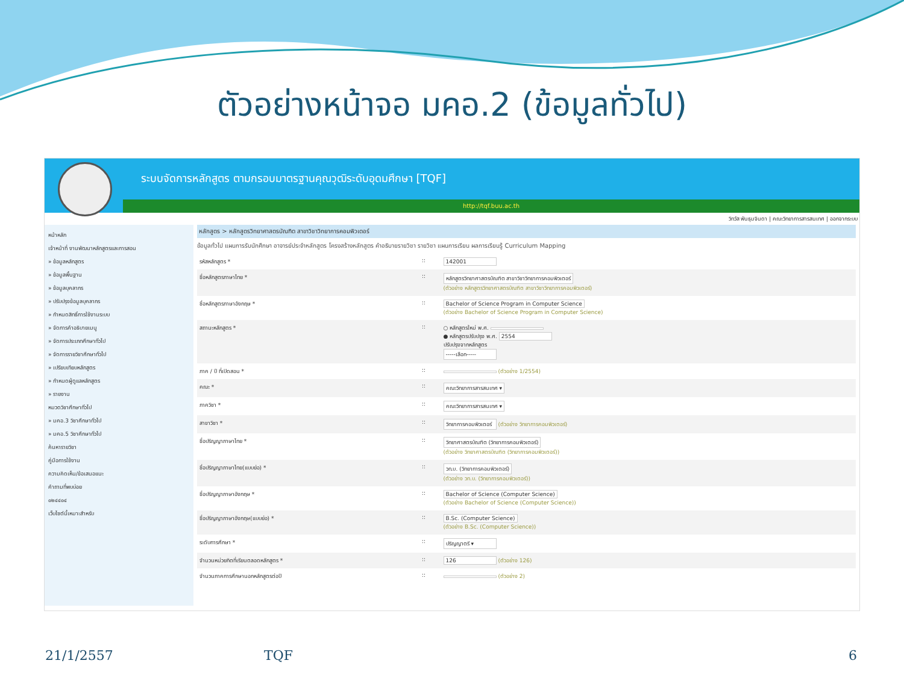ตัวอย่างหน้าจอ มคอ.2 (ข้อมูลทั่วไป)
ระบบจัดการหลักสูตร ตามกรอบมาตรฐานคุณวุฒิระดับอุดมศึกษา [TQF]
http://tqf.buu.ac.th
วิทวัส พันธุมจินดา | คณะวิทยาการสารสนเทศ | ออกจากระบบ
หน้าหลัก
เจ้าหน้าที่ งานพัฒนาหลักสูตรและการสอน
» ข้อมูลหลักสูตร
» ข้อมูลพื้นฐาน
» ข้อมูลบุคลากร
» ปรับปรุงข้อมูลบุคลากร
» กำหนดสิทธิ์การใช้งานระบบ
» จัดการคำอธิบายเมนู
» จัดการประเภทศึกษาทั่วไป
» จัดการรายวิชาศึกษาทั่วไป
» เปรียบเทียบหลักสูตร
» กำหนดผู้ดูแลหลักสูตร
» รายงาน
หมวดวิชาศึกษาทั่วไป
» มคอ.3 วิชาศึกษาทั่วไป
» มคอ.5 วิชาศึกษาทั่วไป
ค้นหารายวิชา
คู่มือการใช้งาน
ความคิดเห็น/ข้อเสนอแนะ
คำถามที่พบบ่อย
๐๒๔๔๐๔
เว็บไซต์นี้เหมาะสำหรับ
หลักสูตร > หลักสูตรวิทยาศาสตรบัณฑิต สาขาวิชาวิทยาการคอมพิวเตอร์
ข้อมูลทั่วไป แผนการรับนักศึกษา อาจารย์ประจำหลักสูตร โครงสร้างหลักสูตร คำอธิบายรายวิชา รายวิชา แผนการเรียน ผลการเรียนรู้ Curriculum Mapping
| รหัสหลักสูตร * | :: | 142001 |
| ชื่อหลักสูตรภาษาไทย * | :: | หลักสูตรวิทยาศาสตรบัณฑิต สาขาวิชาวิทยาการคอมพิวเตอร์ (ตัวอย่าง หลักสูตรวิทยาศาสตรบัณฑิต สาขาวิชาวิทยาการคอมพิวเตอร์) |
| ชื่อหลักสูตรภาษาอังกฤษ * | :: | Bachelor of Science Program in Computer Science (ตัวอย่าง Bachelor of Science Program in Computer Science) |
| สถานะหลักสูตร * | :: | ○ หลักสูตรใหม่ พ.ศ. ● หลักสูตรปรับปรุง พ.ศ. 2554 ปรับปรุงจากหลักสูตร -----เลือก----- |
| ภาค / ปี ที่เปิดสอน * | :: | (ตัวอย่าง 1/2554) |
| คณะ * | :: | คณะวิทยาการสารสนเทศ ▾ |
| ภาควิชา * | :: | คณะวิทยาการสารสนเทศ ▾ |
| สาขาวิชา * | :: | วิทยาการคอมพิวเตอร์ (ตัวอย่าง วิทยาการคอมพิวเตอร์) |
| ชื่อปริญญาภาษาไทย * | :: | วิทยาศาสตรบัณฑิต (วิทยาการคอมพิวเตอร์) (ตัวอย่าง วิทยาศาสตรบัณฑิต (วิทยาการคอมพิวเตอร์)) |
| ชื่อปริญญาภาษาไทย(แบบย่อ) * | :: | วท.บ. (วิทยาการคอมพิวเตอร์) (ตัวอย่าง วท.บ. (วิทยาการคอมพิวเตอร์)) |
| ชื่อปริญญาภาษาอังกฤษ * | :: | Bachelor of Science (Computer Science) (ตัวอย่าง Bachelor of Science (Computer Science)) |
| ชื่อปริญญาภาษาอังกฤษ(แบบย่อ) * | :: | B.Sc. (Computer Science) (ตัวอย่าง B.Sc. (Computer Science)) |
| ระดับการศึกษา * | :: | ปริญญาตรี ▾ |
| จำนวนหน่วยกิตที่เรียนตลอดหลักสูตร * | :: | 126 (ตัวอย่าง 126) |
| จำนวนภาคการศึกษานอกหลักสูตรต่อปี | :: | (ตัวอย่าง 2) |
21/1/2557 TQF 6